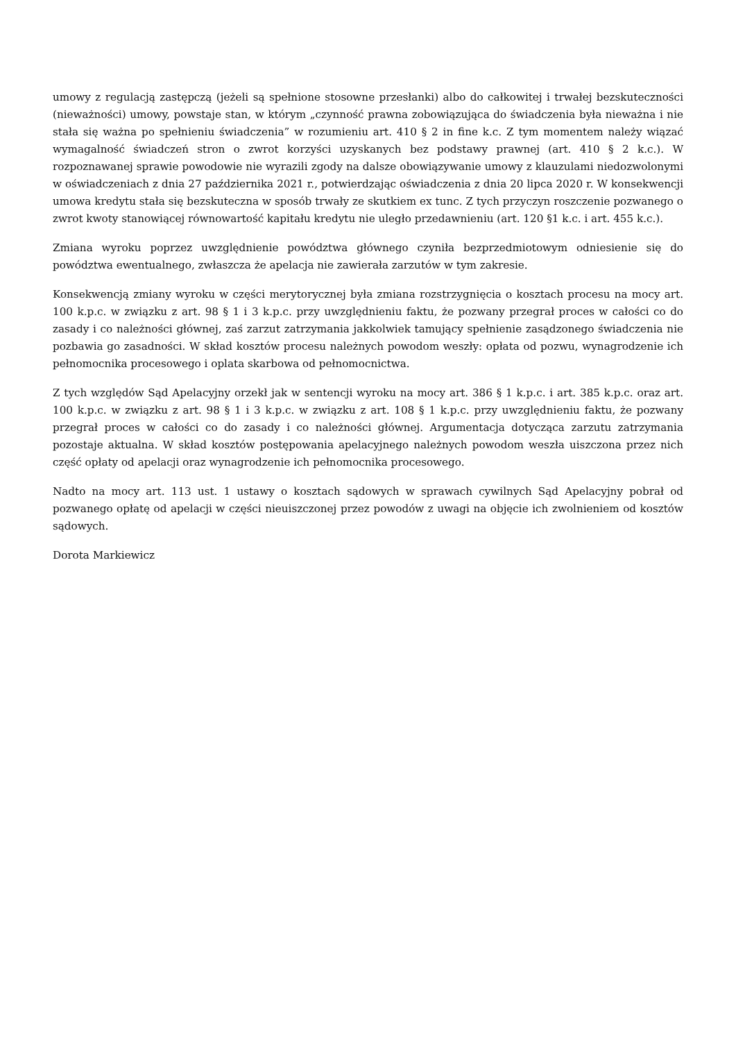umowy z regulacją zastępczą (jeżeli są spełnione stosowne przesłanki) albo do całkowitej i trwałej bezskuteczności (nieważności) umowy, powstaje stan, w którym „czynność prawna zobowiązująca do świadczenia była nieważna i nie stała się ważna po spełnieniu świadczenia” w rozumieniu art. 410 § 2 in fine k.c. Z tym momentem należy wiązać wymagalność świadczeń stron o zwrot korzyści uzyskanych bez podstawy prawnej (art. 410 § 2 k.c.). W rozpoznawanej sprawie powodowie nie wyrazili zgody na dalsze obowiązywanie umowy z klauzulami niedozwolonymi w oświadczeniach z dnia 27 października 2021 r., potwierdzając oświadczenia z dnia 20 lipca 2020 r. W konsekwencji umowa kredytu stała się bezskuteczna w sposób trwały ze skutkiem ex tunc. Z tych przyczyn roszczenie pozwanego o zwrot kwoty stanowiącej równowartość kapitału kredytu nie uległo przedawnieniu (art. 120 §1 k.c. i art. 455 k.c.).
Zmiana wyroku poprzez uwzględnienie powództwa głównego czyniła bezprzedmiotowym odniesienie się do powództwa ewentualnego, zwłaszcza że apelacja nie zawierała zarzutów w tym zakresie.
Konsekwencją zmiany wyroku w części merytorycznej była zmiana rozstrzygnięcia o kosztach procesu na mocy art. 100 k.p.c. w związku z art. 98 § 1 i 3 k.p.c. przy uwzględnieniu faktu, że pozwany przegrał proces w całości co do zasady i co należności głównej, zaś zarzut zatrzymania jakkolwiek tamujący spełnienie zasądzonego świadczenia nie pozbawia go zasadności. W skład kosztów procesu należnych powodom weszły: opłata od pozwu, wynagrodzenie ich pełnomocnika procesowego i oplata skarbowa od pełnomocnictwa.
Z tych względów Sąd Apelacyjny orzekł jak w sentencji wyroku na mocy art. 386 § 1 k.p.c. i art. 385 k.p.c. oraz art. 100 k.p.c. w związku z art. 98 § 1 i 3 k.p.c. w związku z art. 108 § 1 k.p.c. przy uwzględnieniu faktu, że pozwany przegrał proces w całości co do zasady i co należności głównej. Argumentacja dotycząca zarzutu zatrzymania pozostaje aktualna. W skład kosztów postępowania apelacyjnego należnych powodom weszła uiszczona przez nich część opłaty od apelacji oraz wynagrodzenie ich pełnomocnika procesowego.
Nadto na mocy art. 113 ust. 1 ustawy o kosztach sądowych w sprawach cywilnych Sąd Apelacyjny pobrał od pozwanego opłatę od apelacji w części nieuiszczonej przez powodów z uwagi na objęcie ich zwolnieniem od kosztów sądowych.
Dorota Markiewicz